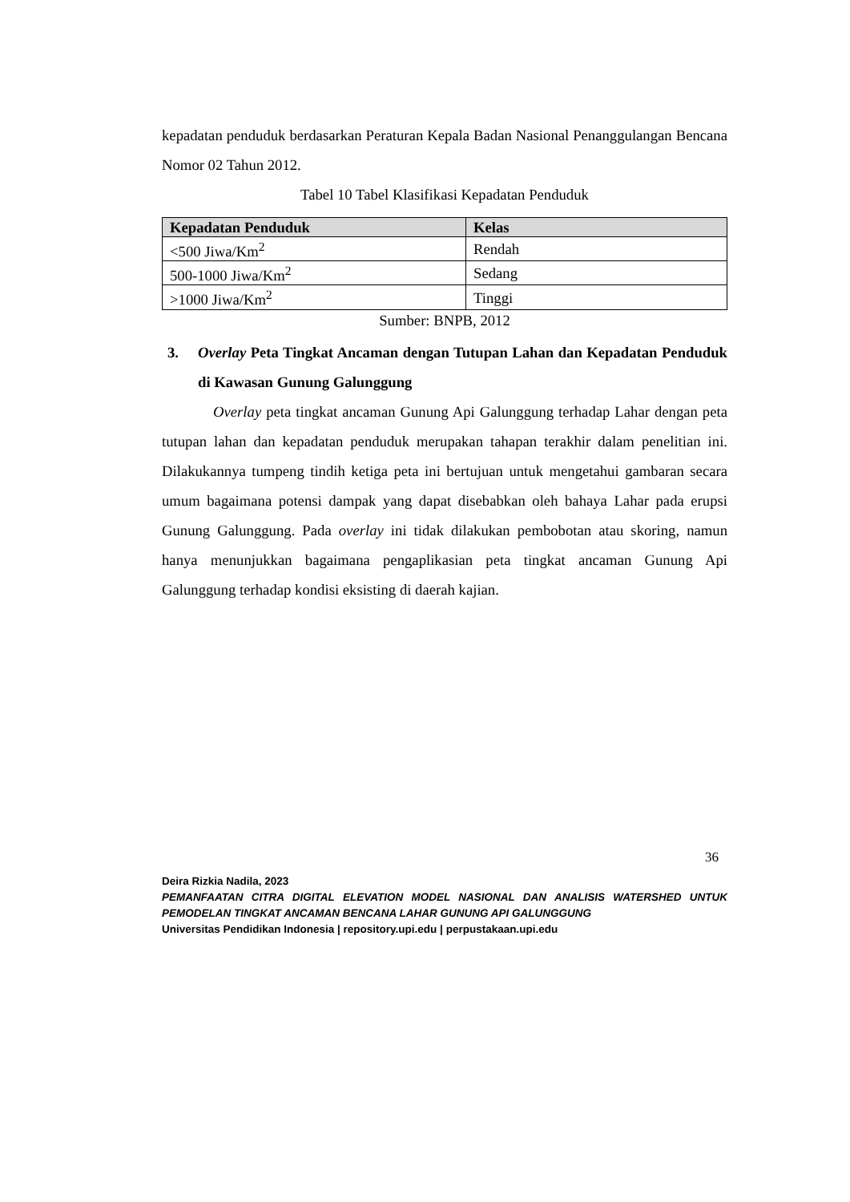kepadatan penduduk berdasarkan Peraturan Kepala Badan Nasional Penanggulangan Bencana Nomor 02 Tahun 2012.
Tabel 10 Tabel Klasifikasi Kepadatan Penduduk
| Kepadatan Penduduk | Kelas |
| --- | --- |
| <500 Jiwa/Km<sup>2</sup> | Rendah |
| 500-1000 Jiwa/Km<sup>2</sup> | Sedang |
| >1000 Jiwa/Km<sup>2</sup> | Tinggi |
Sumber: BNPB, 2012
3. Overlay Peta Tingkat Ancaman dengan Tutupan Lahan dan Kepadatan Penduduk di Kawasan Gunung Galunggung
Overlay peta tingkat ancaman Gunung Api Galunggung terhadap Lahar dengan peta tutupan lahan dan kepadatan penduduk merupakan tahapan terakhir dalam penelitian ini. Dilakukannya tumpeng tindih ketiga peta ini bertujuan untuk mengetahui gambaran secara umum bagaimana potensi dampak yang dapat disebabkan oleh bahaya Lahar pada erupsi Gunung Galunggung. Pada overlay ini tidak dilakukan pembobotan atau skoring, namun hanya menunjukkan bagaimana pengaplikasian peta tingkat ancaman Gunung Api Galunggung terhadap kondisi eksisting di daerah kajian.
36
Deira Rizkia Nadila, 2023
PEMANFAATAN CITRA DIGITAL ELEVATION MODEL NASIONAL DAN ANALISIS WATERSHED UNTUK PEMODELAN TINGKAT ANCAMAN BENCANA LAHAR GUNUNG API GALUNGGUNG
Universitas Pendidikan Indonesia | repository.upi.edu | perpustakaan.upi.edu